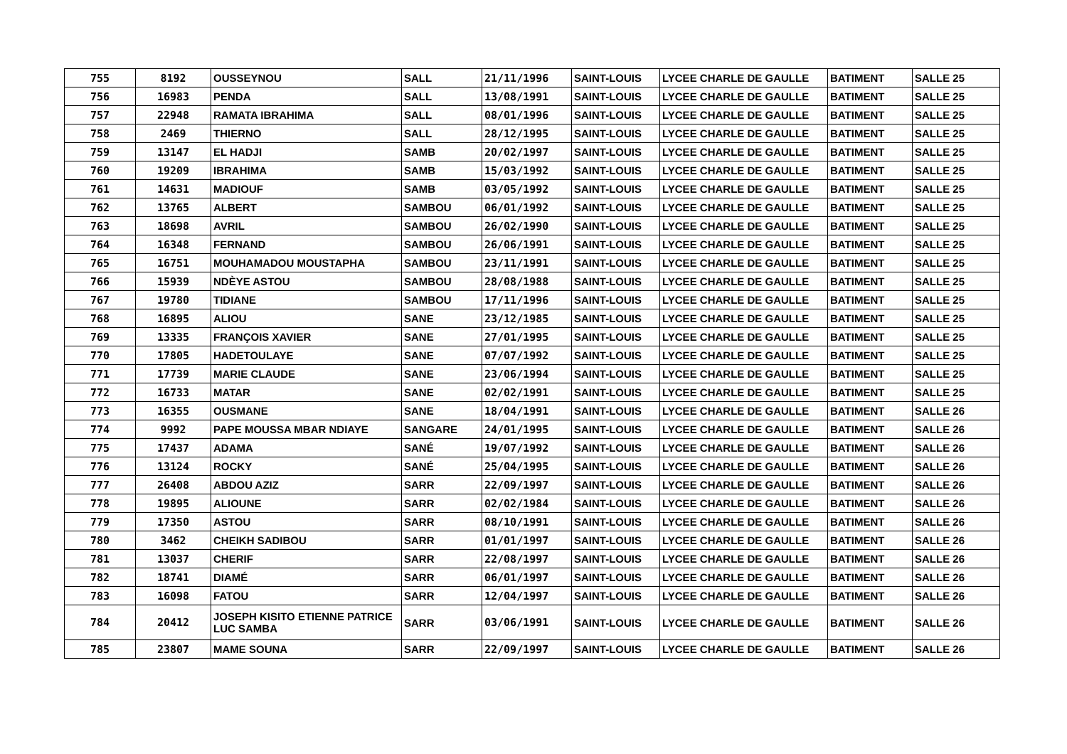| 755 | 8192 | OUSSEYNOU | SALL | 21/11/1996 | SAINT-LOUIS | LYCEE CHARLE DE GAULLE | BATIMENT | SALLE 25 |
| 756 | 16983 | PENDA | SALL | 13/08/1991 | SAINT-LOUIS | LYCEE CHARLE DE GAULLE | BATIMENT | SALLE 25 |
| 757 | 22948 | RAMATA IBRAHIMA | SALL | 08/01/1996 | SAINT-LOUIS | LYCEE CHARLE DE GAULLE | BATIMENT | SALLE 25 |
| 758 | 2469 | THIERNO | SALL | 28/12/1995 | SAINT-LOUIS | LYCEE CHARLE DE GAULLE | BATIMENT | SALLE 25 |
| 759 | 13147 | EL HADJI | SAMB | 20/02/1997 | SAINT-LOUIS | LYCEE CHARLE DE GAULLE | BATIMENT | SALLE 25 |
| 760 | 19209 | IBRAHIMA | SAMB | 15/03/1992 | SAINT-LOUIS | LYCEE CHARLE DE GAULLE | BATIMENT | SALLE 25 |
| 761 | 14631 | MADIOUF | SAMB | 03/05/1992 | SAINT-LOUIS | LYCEE CHARLE DE GAULLE | BATIMENT | SALLE 25 |
| 762 | 13765 | ALBERT | SAMBOU | 06/01/1992 | SAINT-LOUIS | LYCEE CHARLE DE GAULLE | BATIMENT | SALLE 25 |
| 763 | 18698 | AVRIL | SAMBOU | 26/02/1990 | SAINT-LOUIS | LYCEE CHARLE DE GAULLE | BATIMENT | SALLE 25 |
| 764 | 16348 | FERNAND | SAMBOU | 26/06/1991 | SAINT-LOUIS | LYCEE CHARLE DE GAULLE | BATIMENT | SALLE 25 |
| 765 | 16751 | MOUHAMADOU MOUSTAPHA | SAMBOU | 23/11/1991 | SAINT-LOUIS | LYCEE CHARLE DE GAULLE | BATIMENT | SALLE 25 |
| 766 | 15939 | NDÈYE ASTOU | SAMBOU | 28/08/1988 | SAINT-LOUIS | LYCEE CHARLE DE GAULLE | BATIMENT | SALLE 25 |
| 767 | 19780 | TIDIANE | SAMBOU | 17/11/1996 | SAINT-LOUIS | LYCEE CHARLE DE GAULLE | BATIMENT | SALLE 25 |
| 768 | 16895 | ALIOU | SANE | 23/12/1985 | SAINT-LOUIS | LYCEE CHARLE DE GAULLE | BATIMENT | SALLE 25 |
| 769 | 13335 | FRANÇOIS XAVIER | SANE | 27/01/1995 | SAINT-LOUIS | LYCEE CHARLE DE GAULLE | BATIMENT | SALLE 25 |
| 770 | 17805 | HADETOULAYE | SANE | 07/07/1992 | SAINT-LOUIS | LYCEE CHARLE DE GAULLE | BATIMENT | SALLE 25 |
| 771 | 17739 | MARIE CLAUDE | SANE | 23/06/1994 | SAINT-LOUIS | LYCEE CHARLE DE GAULLE | BATIMENT | SALLE 25 |
| 772 | 16733 | MATAR | SANE | 02/02/1991 | SAINT-LOUIS | LYCEE CHARLE DE GAULLE | BATIMENT | SALLE 25 |
| 773 | 16355 | OUSMANE | SANE | 18/04/1991 | SAINT-LOUIS | LYCEE CHARLE DE GAULLE | BATIMENT | SALLE 26 |
| 774 | 9992 | PAPE MOUSSA MBAR NDIAYE | SANGARE | 24/01/1995 | SAINT-LOUIS | LYCEE CHARLE DE GAULLE | BATIMENT | SALLE 26 |
| 775 | 17437 | ADAMA | SANÉ | 19/07/1992 | SAINT-LOUIS | LYCEE CHARLE DE GAULLE | BATIMENT | SALLE 26 |
| 776 | 13124 | ROCKY | SANÉ | 25/04/1995 | SAINT-LOUIS | LYCEE CHARLE DE GAULLE | BATIMENT | SALLE 26 |
| 777 | 26408 | ABDOU AZIZ | SARR | 22/09/1997 | SAINT-LOUIS | LYCEE CHARLE DE GAULLE | BATIMENT | SALLE 26 |
| 778 | 19895 | ALIOUNE | SARR | 02/02/1984 | SAINT-LOUIS | LYCEE CHARLE DE GAULLE | BATIMENT | SALLE 26 |
| 779 | 17350 | ASTOU | SARR | 08/10/1991 | SAINT-LOUIS | LYCEE CHARLE DE GAULLE | BATIMENT | SALLE 26 |
| 780 | 3462 | CHEIKH SADIBOU | SARR | 01/01/1997 | SAINT-LOUIS | LYCEE CHARLE DE GAULLE | BATIMENT | SALLE 26 |
| 781 | 13037 | CHERIF | SARR | 22/08/1997 | SAINT-LOUIS | LYCEE CHARLE DE GAULLE | BATIMENT | SALLE 26 |
| 782 | 18741 | DIAMÉ | SARR | 06/01/1997 | SAINT-LOUIS | LYCEE CHARLE DE GAULLE | BATIMENT | SALLE 26 |
| 783 | 16098 | FATOU | SARR | 12/04/1997 | SAINT-LOUIS | LYCEE CHARLE DE GAULLE | BATIMENT | SALLE 26 |
| 784 | 20412 | JOSEPH KISITO ETIENNE PATRICE LUC SAMBA | SARR | 03/06/1991 | SAINT-LOUIS | LYCEE CHARLE DE GAULLE | BATIMENT | SALLE 26 |
| 785 | 23807 | MAME SOUNA | SARR | 22/09/1997 | SAINT-LOUIS | LYCEE CHARLE DE GAULLE | BATIMENT | SALLE 26 |